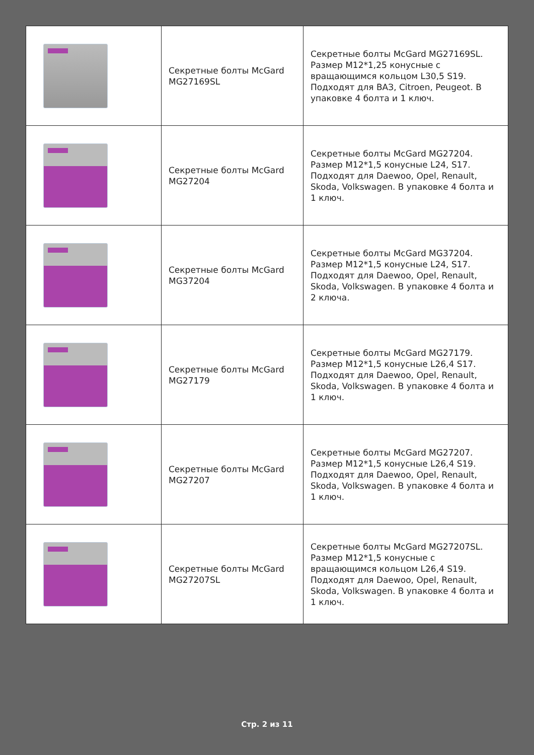| | Секретные болты McGard MG27169SL | Секретные болты McGard MG27169SL. Размер М12*1,25 конусные с вращающимся кольцом L30,5 S19. Подходят для ВАЗ, Citroen, Peugeot. В упаковке 4 болта и 1 ключ. |
| | Секретные болты McGard MG27204 | Секретные болты McGard MG27204. Размер М12*1,5 конусные L24, S17. Подходят для Daewoo, Opel, Renault, Skoda, Volkswagen. В упаковке 4 болта и 1 ключ. |
| | Секретные болты McGard MG37204 | Секретные болты McGard MG37204. Размер М12*1,5 конусные L24, S17. Подходят для Daewoo, Opel, Renault, Skoda, Volkswagen. В упаковке 4 болта и 2 ключа. |
| | Секретные болты McGard MG27179 | Секретные болты McGard MG27179. Размер М12*1,5 конусные L26,4 S17. Подходят для Daewoo, Opel, Renault, Skoda, Volkswagen. В упаковке 4 болта и 1 ключ. |
| | Секретные болты McGard MG27207 | Секретные болты McGard MG27207. Размер М12*1,5 конусные L26,4 S19. Подходят для Daewoo, Opel, Renault, Skoda, Volkswagen. В упаковке 4 болта и 1 ключ. |
| | Секретные болты McGard MG27207SL | Секретные болты McGard MG27207SL. Размер М12*1,5 конусные с вращающимся кольцом L26,4 S19. Подходят для Daewoo, Opel, Renault, Skoda, Volkswagen. В упаковке 4 болта и 1 ключ. |
Стр. 2 из 11